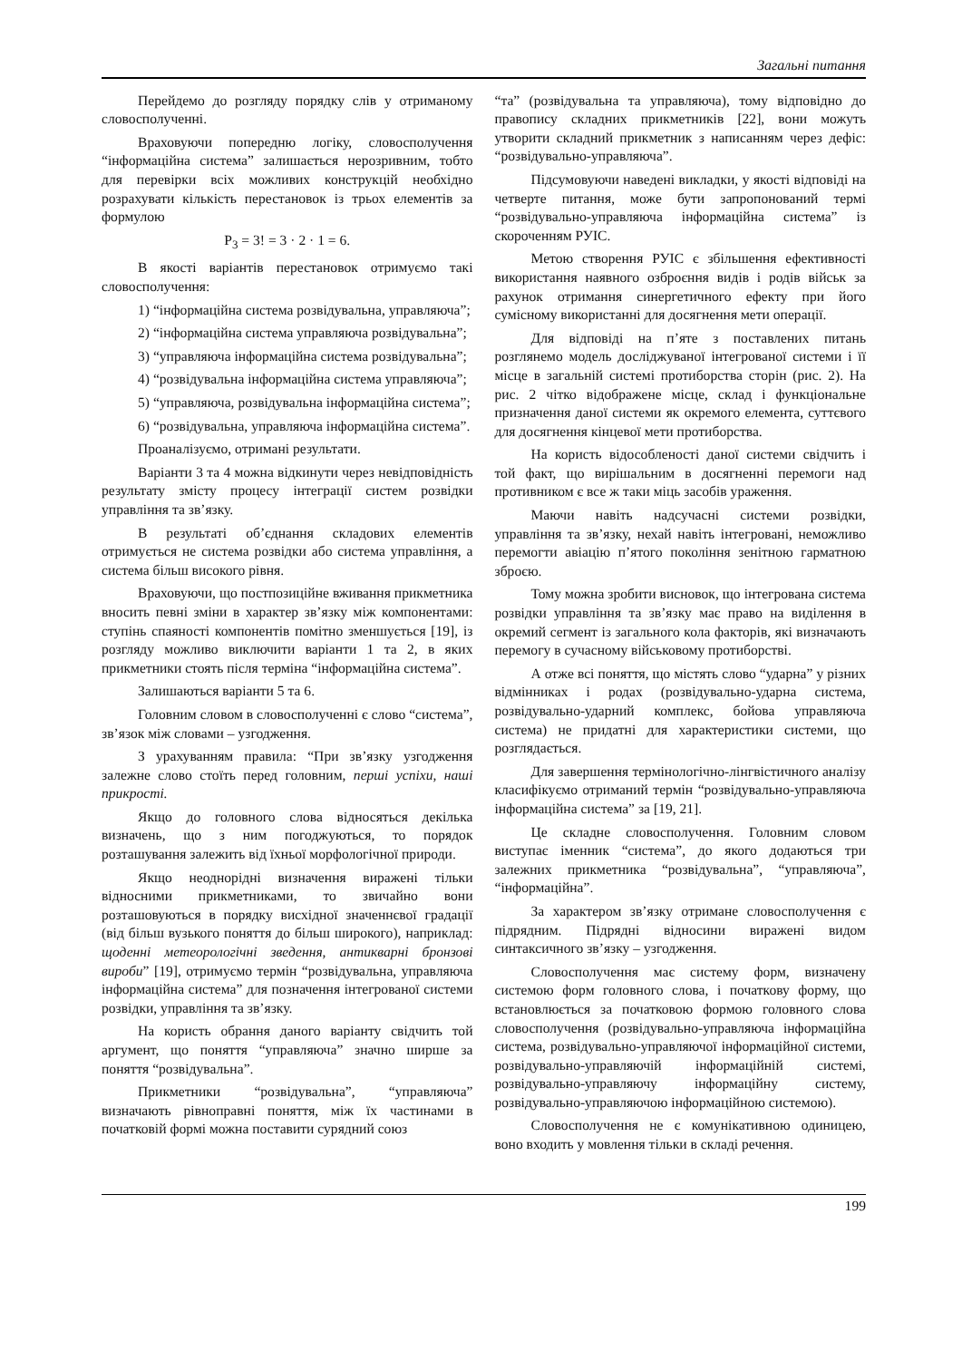Загальні питання
Перейдемо до розгляду порядку слів у отриманому словосполученні.
Враховуючи попередню логіку, словосполучення “інформаційна система” залишається нерозривним, тобто для перевірки всіх можливих конструкцій необхідно розрахувати кількість перестановок із трьох елементів за формулою
P<sub>3</sub> = 3! = 3 · 2 · 1 = 6.
В якості варіантів перестановок отримуємо такі словосполучення:
1) “інформаційна система розвідувальна, управляюча”;
2) “інформаційна система управляюча розвідувальна”;
3) “управляюча інформаційна система розвідувальна”;
4) “розвідувальна інформаційна система управляюча”;
5) “управляюча, розвідувальна інформаційна система”;
6) “розвідувальна, управляюча інформаційна система”.
Проаналізуємо, отримані результати.
Варіанти 3 та 4 можна відкинути через невідповідність результату змісту процесу інтеграції систем розвідки управління та зв’язку.
В результаті об’єднання складових елементів отримується не система розвідки або система управління, а система більш високого рівня.
Враховуючи, що постпозиційне вживання прикметника вносить певні зміни в характер зв’язку між компонентами: ступінь спаяності компонентів помітно зменшується [19], із розгляду можливо виключити варіанти 1 та 2, в яких прикметники стоять після терміна “інформаційна система”.
Залишаються варіанти 5 та 6.
Головним словом в словосполученні є слово “система”, зв’язок між словами – узгодження.
З урахуванням правила: “При зв’язку узгодження залежне слово стоїть перед головним, перші успіхи, наші прикрості.
Якщо до головного слова відносяться декілька визначень, що з ним погоджуються, то порядок розташування залежить від їхньої морфологічної природи.
Якщо неоднорідні визначення виражені тільки відносними прикметниками, то звичайно вони розташовуються в порядку висхідної значеннєвої градації (від більш вузького поняття до більш широкого), наприклад: щоденні метеорологічні зведення, антикварні бронзові вироби” [19], отримуємо термін “розвідувальна, управляюча інформаційна система” для позначення інтегрованої системи розвідки, управління та зв’язку.
На користь обрання даного варіанту свідчить той аргумент, що поняття “управляюча” значно ширше за поняття “розвідувальна”.
Прикметники “розвідувальна”, “управляюча” визначають рівноправні поняття, між їх частинами в початковій формі можна поставити сурядний союз
“та” (розвідувальна та управляюча), тому відповідно до правопису складних прикметників [22], вони можуть утворити складний прикметник з написанням через дефіс: “розвідувально-управляюча”.
Підсумовуючи наведені викладки, у якості відповіді на четверте питання, може бути запропонований термі “розвідувально-управляюча інформаційна система” із скороченням РУІС.
Метою створення РУІС є збільшення ефективності використання наявного озброєння видів і родів військ за рахунок отримання синергетичного ефекту при його сумісному використанні для досягнення мети операції.
Для відповіді на п’яте з поставлених питань розглянемо модель досліджуваної інтегрованої системи і її місце в загальній системі протиборства сторін (рис. 2). На рис. 2 чітко відображене місце, склад і функціональне призначення даної системи як окремого елемента, суттєвого для досягнення кінцевої мети протиборства.
На користь відособленості даної системи свідчить і той факт, що вирішальним в досягненні перемоги над противником є все ж таки міць засобів ураження.
Маючи навіть надсучасні системи розвідки, управління та зв’язку, нехай навіть інтегровані, неможливо перемогти авіацію п’ятого покоління зенітною гарматною зброєю.
Тому можна зробити висновок, що інтегрована система розвідки управління та зв’язку має право на виділення в окремий сегмент із загального кола факторів, які визначають перемогу в сучасному військовому протиборстві.
А отже всі поняття, що містять слово “ударна” у різних відмінниках і родах (розвідувально-ударна система, розвідувально-ударний комплекс, бойова управляюча система) не придатні для характеристики системи, що розглядається.
Для завершення термінологічно-лінгвістичного аналізу класифікуємо отриманий термін “розвідувально-управляюча інформаційна система” за [19, 21].
Це складне словосполучення. Головним словом виступає іменник “система”, до якого додаються три залежних прикметника “розвідувальна”, “управляюча”, “інформаційна”.
За характером зв’язку отримане словосполучення є підрядним. Підрядні відносини виражені видом синтаксичного зв’язку – узгодження.
Словосполучення має систему форм, визначену системою форм головного слова, і початкову форму, що встановлюється за початковою формою головного слова словосполучення (розвідувально-управляюча інформаційна система, розвідувально-управляючої інформаційної системи, розвідувально-управляючій інформаційній системі, розвідувально-управляючу інформаційну систему, розвідувально-управляючою інформаційною системою).
Словосполучення не є комунікативною одиницею, воно входить у мовлення тільки в складі речення.
199